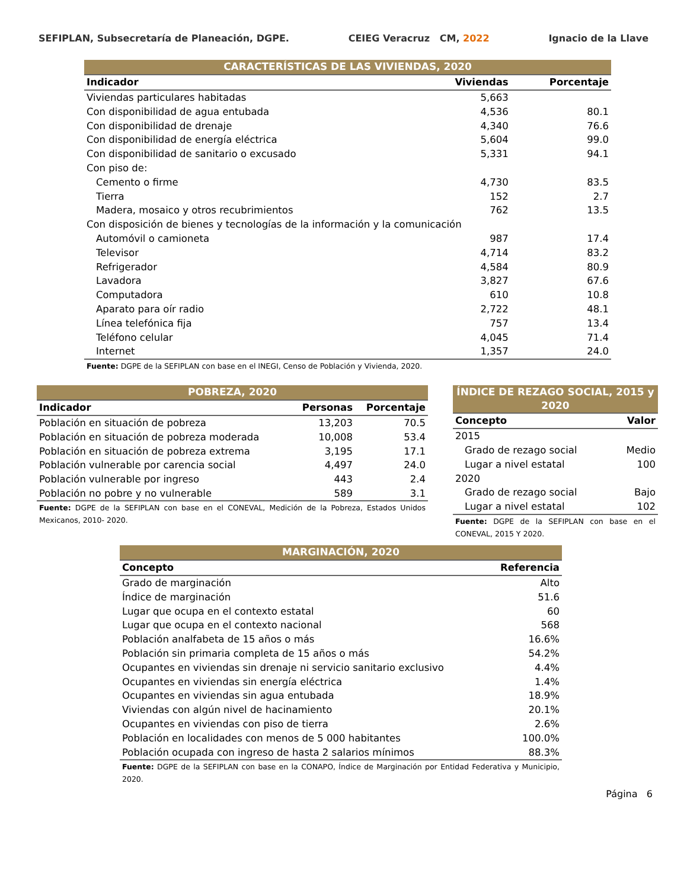SEFIPLAN, Subsecretaría de Planeación, DGPE. CEIEG Veracruz CM, 2022 Ignacio de la Llave
| CARACTERÍSTICAS DE LAS VIVIENDAS, 2020 | | |
| Indicador | Viviendas | Porcentaje |
| Viviendas particulares habitadas | 5,663 | |
| Con disponibilidad de agua entubada | 4,536 | 80.1 |
| Con disponibilidad de drenaje | 4,340 | 76.6 |
| Con disponibilidad de energía eléctrica | 5,604 | 99.0 |
| Con disponibilidad de sanitario o excusado | 5,331 | 94.1 |
| Con piso de: | | |
| Cemento o firme | 4,730 | 83.5 |
| Tierra | 152 | 2.7 |
| Madera, mosaico y otros recubrimientos | 762 | 13.5 |
| Con disposición de bienes y tecnologías de la información y la comunicación | | |
| Automóvil o camioneta | 987 | 17.4 |
| Televisor | 4,714 | 83.2 |
| Refrigerador | 4,584 | 80.9 |
| Lavadora | 3,827 | 67.6 |
| Computadora | 610 | 10.8 |
| Aparato para oír radio | 2,722 | 48.1 |
| Línea telefónica fija | 757 | 13.4 |
| Teléfono celular | 4,045 | 71.4 |
| Internet | 1,357 | 24.0 |
Fuente: DGPE de la SEFIPLAN con base en el INEGI, Censo de Población y Vivienda, 2020.
| POBREZA, 2020 | | |
| Indicador | Personas | Porcentaje |
| Población en situación de pobreza | 13,203 | 70.5 |
| Población en situación de pobreza moderada | 10,008 | 53.4 |
| Población en situación de pobreza extrema | 3,195 | 17.1 |
| Población vulnerable por carencia social | 4,497 | 24.0 |
| Población vulnerable por ingreso | 443 | 2.4 |
| Población no pobre y no vulnerable | 589 | 3.1 |
Fuente: DGPE de la SEFIPLAN con base en el CONEVAL, Medición de la Pobreza, Estados Unidos Mexicanos, 2010- 2020.
| ÍNDICE DE REZAGO SOCIAL, 2015 y 2020 | |
| Concepto | Valor |
| 2015 | |
| Grado de rezago social | Medio |
| Lugar a nivel estatal | 100 |
| 2020 | |
| Grado de rezago social | Bajo |
| Lugar a nivel estatal | 102 |
Fuente: DGPE de la SEFIPLAN con base en el CONEVAL, 2015 Y 2020.
| MARGINACIÓN, 2020 | |
| Concepto | Referencia |
| Grado de marginación | Alto |
| Índice de marginación | 51.6 |
| Lugar que ocupa en el contexto estatal | 60 |
| Lugar que ocupa en el contexto nacional | 568 |
| Población analfabeta de 15 años o más | 16.6% |
| Población sin primaria completa de 15 años o más | 54.2% |
| Ocupantes en viviendas sin drenaje ni servicio sanitario exclusivo | 4.4% |
| Ocupantes en viviendas sin energía eléctrica | 1.4% |
| Ocupantes en viviendas sin agua entubada | 18.9% |
| Viviendas con algún nivel de hacinamiento | 20.1% |
| Ocupantes en viviendas con piso de tierra | 2.6% |
| Población en localidades con menos de 5 000 habitantes | 100.0% |
| Población ocupada con ingreso de hasta 2 salarios mínimos | 88.3% |
Fuente: DGPE de la SEFIPLAN con base en la CONAPO, Índice de Marginación por Entidad Federativa y Municipio, 2020.
Página 6